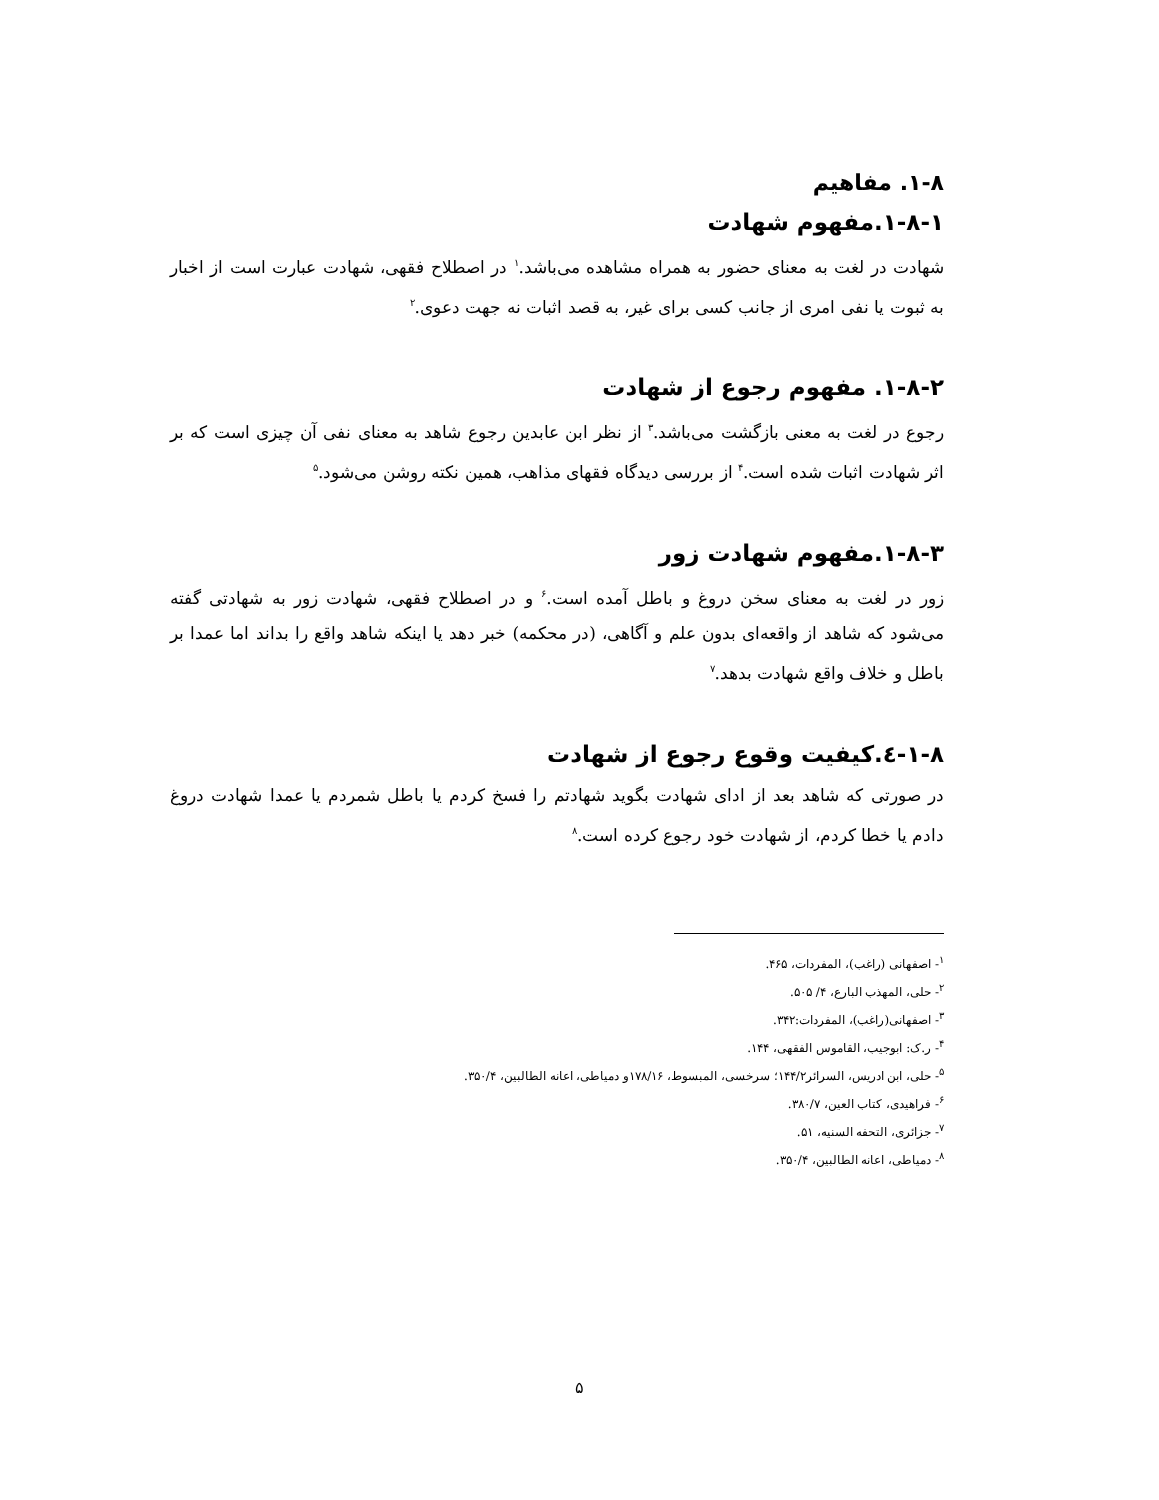۱-۸. مفاهیم
۱-۸-۱.مفهوم شهادت
شهادت در لغت به معنای حضور به همراه مشاهده می‌باشد.<sup>۱</sup> در اصطلاح فقهی، شهادت عبارت است از اخبار به ثبوت یا نفی امری از جانب کسی برای غیر، به قصد اثبات نه جهت دعوی.<sup>۲</sup>
۱-۸-۲. مفهوم رجوع از شهادت
رجوع در لغت به معنی بازگشت می‌باشد.<sup>۳</sup> از نظر ابن عابدین رجوع شاهد به معنای نفی آن چیزی است که بر اثر شهادت اثبات شده است.<sup>۴</sup> از بررسی دیدگاه فقهای مذاهب، همین نکته روشن می‌شود.<sup>۵</sup>
۱-۸-۳.مفهوم شهادت زور
زور در لغت به معنای سخن دروغ و باطل آمده است.<sup>۶</sup> و در اصطلاح فقهی، شهادت زور به شهادتی گفته می‌شود که شاهد از واقعه‌ای بدون علم و آگاهی، (در محکمه) خبر دهد یا اینکه شاهد واقع را بداند اما عمدا بر باطل و خلاف واقع شهادت بدهد.<sup>۷</sup>
۱-۸-٤.کیفیت وقوع رجوع از شهادت
در صورتی که شاهد بعد از ادای شهادت بگوید شهادتم را فسخ کردم یا باطل شمردم یا عمدا شهادت دروغ دادم یا خطا کردم، از شهادت خود رجوع کرده است.<sup>۸</sup>
<sup>۱</sup>- اصفهانی (راغب)، المفردات، ۴۶۵.
<sup>۲</sup>- حلی، المهذب البارع، ۴/ ۵۰۵.
<sup>۳</sup>- اصفهانی(راغب)، المفردات:۳۴۲.
<sup>۴</sup>- ر.ک: ابوجیب، القاموس الفقهی، ۱۴۴.
<sup>۵</sup>- حلی، ابن ادریس، السرائر۱۴۴/۲؛ سرخسی، المبسوط، ۱۷۸/۱۶و دمیاطی، اعانه الطالبین، ۳۵۰/۴.
<sup>۶</sup>- فراهیدی، کتاب العین، ۳۸۰/۷.
<sup>۷</sup>- جزائری، التحفه السنیه، ۵۱.
<sup>۸</sup>- دمیاطی، اعانه الطالبین، ۳۵۰/۴.
۵